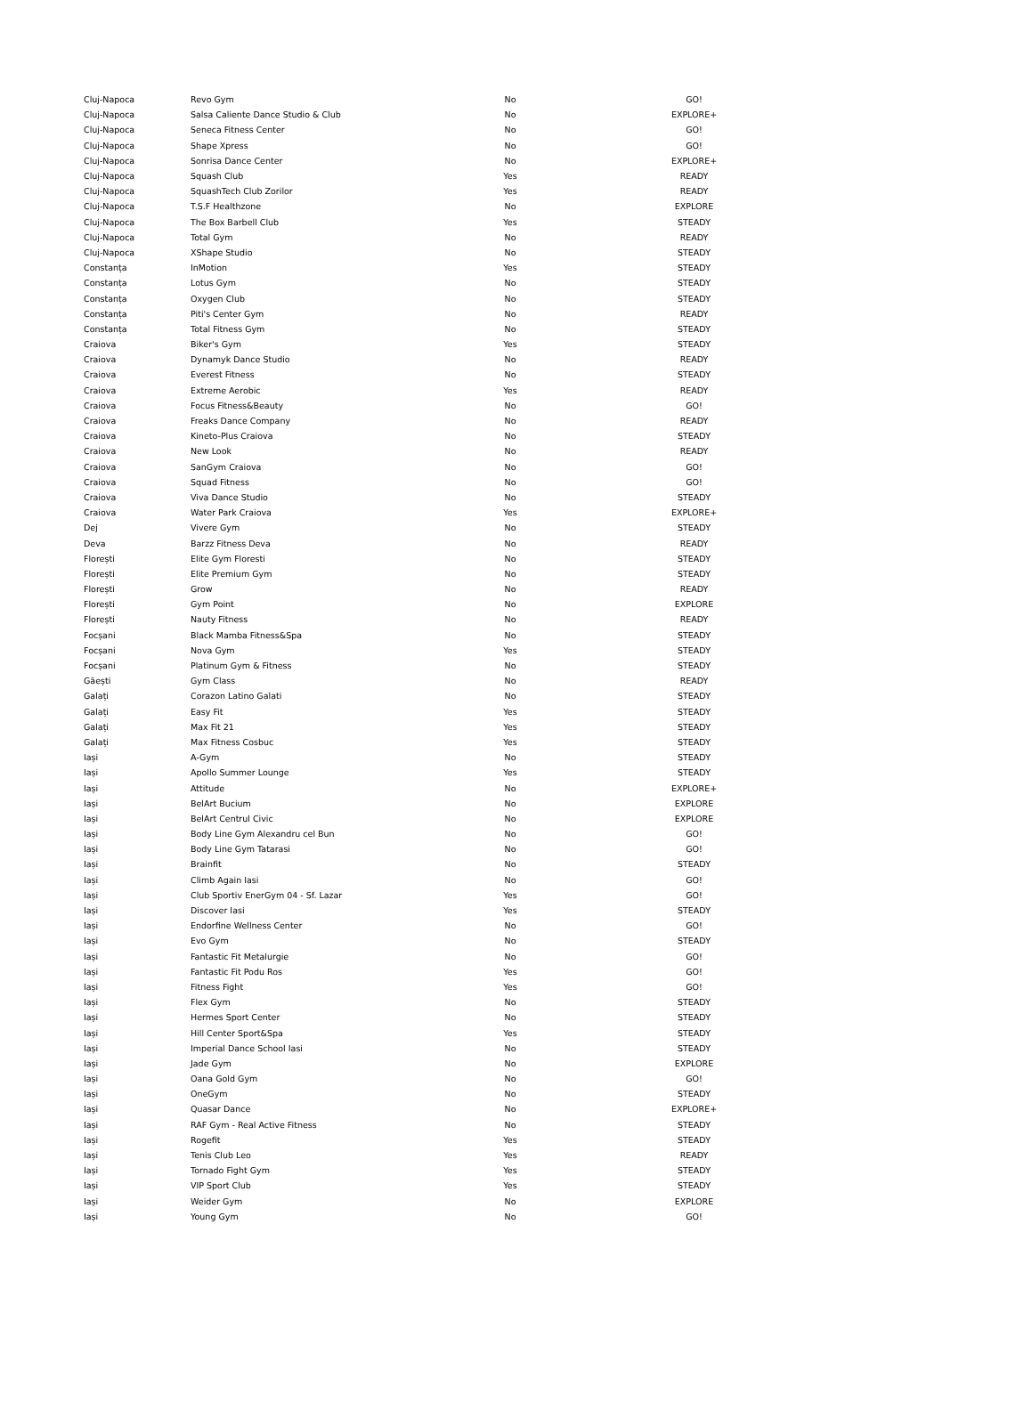| Cluj-Napoca | Revo Gym | No | GO! |
| Cluj-Napoca | Salsa Caliente Dance Studio & Club | No | EXPLORE+ |
| Cluj-Napoca | Seneca Fitness Center | No | GO! |
| Cluj-Napoca | Shape Xpress | No | GO! |
| Cluj-Napoca | Sonrisa Dance Center | No | EXPLORE+ |
| Cluj-Napoca | Squash Club | Yes | READY |
| Cluj-Napoca | SquashTech Club Zorilor | Yes | READY |
| Cluj-Napoca | T.S.F Healthzone | No | EXPLORE |
| Cluj-Napoca | The Box Barbell Club | Yes | STEADY |
| Cluj-Napoca | Total Gym | No | READY |
| Cluj-Napoca | XShape Studio | No | STEADY |
| Constanța | InMotion | Yes | STEADY |
| Constanța | Lotus Gym | No | STEADY |
| Constanța | Oxygen Club | No | STEADY |
| Constanța | Piti's Center Gym | No | READY |
| Constanța | Total Fitness Gym | No | STEADY |
| Craiova | Biker's Gym | Yes | STEADY |
| Craiova | Dynamyk Dance Studio | No | READY |
| Craiova | Everest Fitness | No | STEADY |
| Craiova | Extreme Aerobic | Yes | READY |
| Craiova | Focus Fitness&Beauty | No | GO! |
| Craiova | Freaks Dance Company | No | READY |
| Craiova | Kineto-Plus Craiova | No | STEADY |
| Craiova | New Look | No | READY |
| Craiova | SanGym Craiova | No | GO! |
| Craiova | Squad Fitness | No | GO! |
| Craiova | Viva Dance Studio | No | STEADY |
| Craiova | Water Park Craiova | Yes | EXPLORE+ |
| Dej | Vivere Gym | No | STEADY |
| Deva | Barzz Fitness Deva | No | READY |
| Florești | Elite Gym Floresti | No | STEADY |
| Florești | Elite Premium Gym | No | STEADY |
| Florești | Grow | No | READY |
| Florești | Gym Point | No | EXPLORE |
| Florești | Nauty Fitness | No | READY |
| Focșani | Black Mamba Fitness&Spa | No | STEADY |
| Focșani | Nova Gym | Yes | STEADY |
| Focșani | Platinum Gym & Fitness | No | STEADY |
| Găești | Gym Class | No | READY |
| Galați | Corazon Latino Galati | No | STEADY |
| Galați | Easy Fit | Yes | STEADY |
| Galați | Max Fit 21 | Yes | STEADY |
| Galați | Max Fitness Cosbuc | Yes | STEADY |
| Iași | A-Gym | No | STEADY |
| Iași | Apollo Summer Lounge | Yes | STEADY |
| Iași | Attitude | No | EXPLORE+ |
| Iași | BelArt Bucium | No | EXPLORE |
| Iași | BelArt Centrul Civic | No | EXPLORE |
| Iași | Body Line Gym Alexandru cel Bun | No | GO! |
| Iași | Body Line Gym Tatarasi | No | GO! |
| Iași | Brainfit | No | STEADY |
| Iași | Climb Again Iasi | No | GO! |
| Iași | Club Sportiv EnerGym 04 - Sf. Lazar | Yes | GO! |
| Iași | Discover Iasi | Yes | STEADY |
| Iași | Endorfine Wellness Center | No | GO! |
| Iași | Evo Gym | No | STEADY |
| Iași | Fantastic Fit Metalurgie | No | GO! |
| Iași | Fantastic Fit Podu Ros | Yes | GO! |
| Iași | Fitness Fight | Yes | GO! |
| Iași | Flex Gym | No | STEADY |
| Iași | Hermes Sport Center | No | STEADY |
| Iași | Hill Center Sport&Spa | Yes | STEADY |
| Iași | Imperial Dance School Iasi | No | STEADY |
| Iași | Jade Gym | No | EXPLORE |
| Iași | Oana Gold Gym | No | GO! |
| Iași | OneGym | No | STEADY |
| Iași | Quasar Dance | No | EXPLORE+ |
| Iași | RAF Gym - Real Active Fitness | No | STEADY |
| Iași | Rogefit | Yes | STEADY |
| Iași | Tenis Club Leo | Yes | READY |
| Iași | Tornado Fight Gym | Yes | STEADY |
| Iași | VIP Sport Club | Yes | STEADY |
| Iași | Weider Gym | No | EXPLORE |
| Iași | Young Gym | No | GO! |